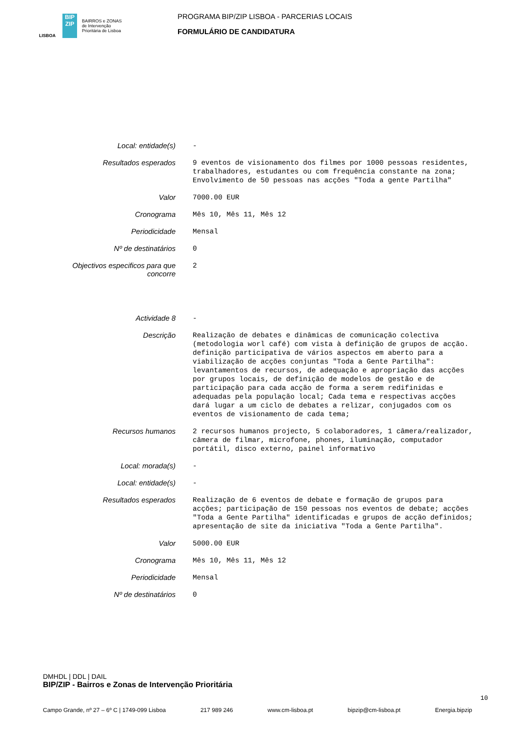LISBOA
BIP
ZIP
BAIRROS e ZONAS
de Intervenção
Prioritária de Lisboa
PROGRAMA BIP/ZIP LISBOA - PARCERIAS LOCAIS
FORMULÁRIO DE CANDIDATURA
| Local: entidade(s) | - |
| Resultados esperados | 9 eventos de visionamento dos filmes por 1000 pessoas residentes, trabalhadores, estudantes ou com frequência constante na zona; Envolvimento de 50 pessoas nas acções "Toda a gente Partilha" |
| Valor | 7000.00 EUR |
| Cronograma | Mês 10, Mês 11, Mês 12 |
| Periodicidade | Mensal |
| Nº de destinatários | 0 |
| Objectivos especificos para que concorre | 2 |
| Actividade 8 | - |
| Descrição | Realização de debates e dinâmicas de comunicação colectiva (metodologia worl café) com vista à definição de grupos de acção. definição participativa de vários aspectos em aberto para a viabilização de acções conjuntas "Toda a Gente Partilha": levantamentos de recursos, de adequação e apropriação das acções por grupos locais, de definição de modelos de gestão e de participação para cada acção de forma a serem redifinidas e adequadas pela população local; Cada tema e respectivas acções dará lugar a um ciclo de debates a relizar, conjugados com os eventos de visionamento de cada tema; |
| Recursos humanos | 2 recursos humanos projecto, 5 colaboradores, 1 câmera/realizador, câmera de filmar, microfone, phones, iluminação, computador portátil, disco externo, painel informativo |
| Local: morada(s) | - |
| Local: entidade(s) | - |
| Resultados esperados | Realização de 6 eventos de debate e formação de grupos para acções; participação de 150 pessoas nos eventos de debate; acções "Toda a Gente Partilha" identificadas e grupos de acção definidos; apresentação de site da iniciativa "Toda a Gente Partilha". |
| Valor | 5000.00 EUR |
| Cronograma | Mês 10, Mês 11, Mês 12 |
| Periodicidade | Mensal |
| Nº de destinatários | 0 |
DMHDL | DDL | DAIL
BIP/ZIP - Bairros e Zonas de Intervenção Prioritária
10
Campo Grande, nº 27 – 6º C | 1749-099 Lisboa 217 989 246 www.cm-lisboa.pt bipzip@cm-lisboa.pt Energia.bipzip